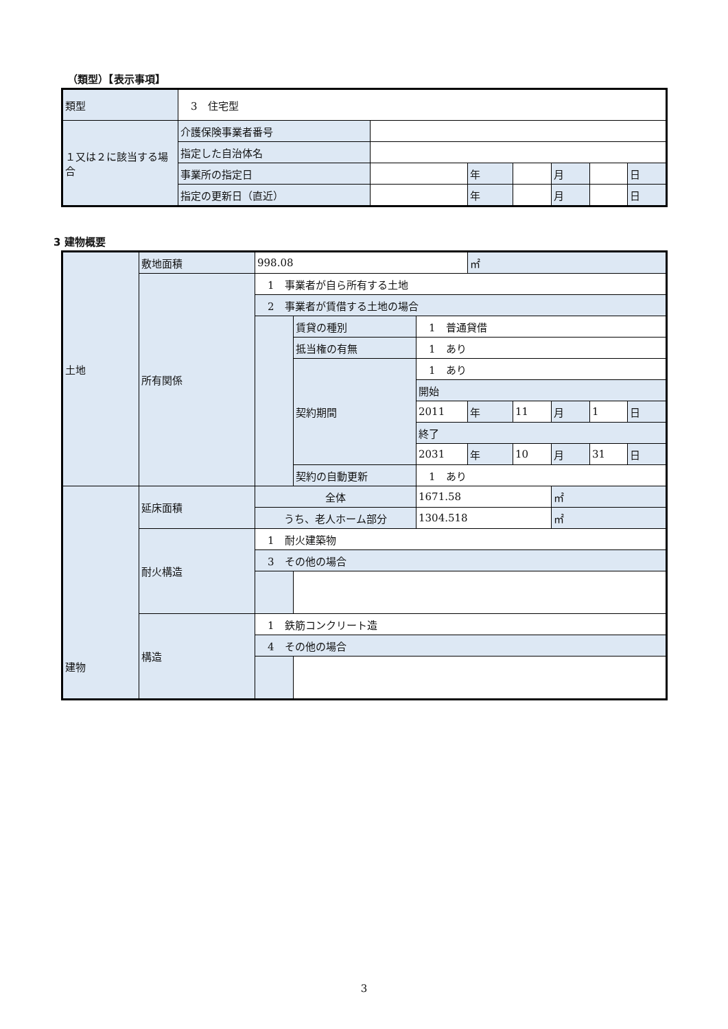（類型）【表示事項】
| 類型 | 3 住宅型 | | | | | | |
| １又は２に該当する場合 | 介護保険事業者番号 | | | | | | |
| | 指定した自治体名 | | | | | | |
| | 事業所の指定日 | | 年 | | 月 | | 日 |
| | 指定の更新日（直近） | | 年 | | 月 | | 日 |
3 建物概要
| 土地 | 敷地面積 | 998.08 | | | ㎡ | | | | |
| | 所有関係 | 1 事業者が自ら所有する土地 | | | | | | | |
| | | 2 事業者が賃借する土地の場合 | | | | | | | |
| | | | 賃貸の種別 | 1 普通貸借 | | | | | |
| | | | 抵当権の有無 | 1 あり | | | | | |
| | | | 契約期間 | 1 あり | | | | | |
| | | | | 開始 | | | | | |
| | | | | 2011 | 年 | 11 | 月 | 1 | 日 |
| | | | | 終了 | | | | | |
| | | | | 2031 | 年 | 10 | 月 | 31 | 日 |
| | | | 契約の自動更新 | 1 あり | | | | | |
| 建物 | 延床面積 | 全体 | | 1671.58 | | | ㎡ | | |
| | | うち、老人ホーム部分 | | 1304.518 | | | ㎡ | | |
| | 耐火構造 | 1 耐火建築物 | | | | | | | |
| | | 3 その他の場合 | | | | | | | |
| | 構造 | 1 鉄筋コンクリート造 | | | | | | | |
| | | 4 その他の場合 | | | | | | | |
3